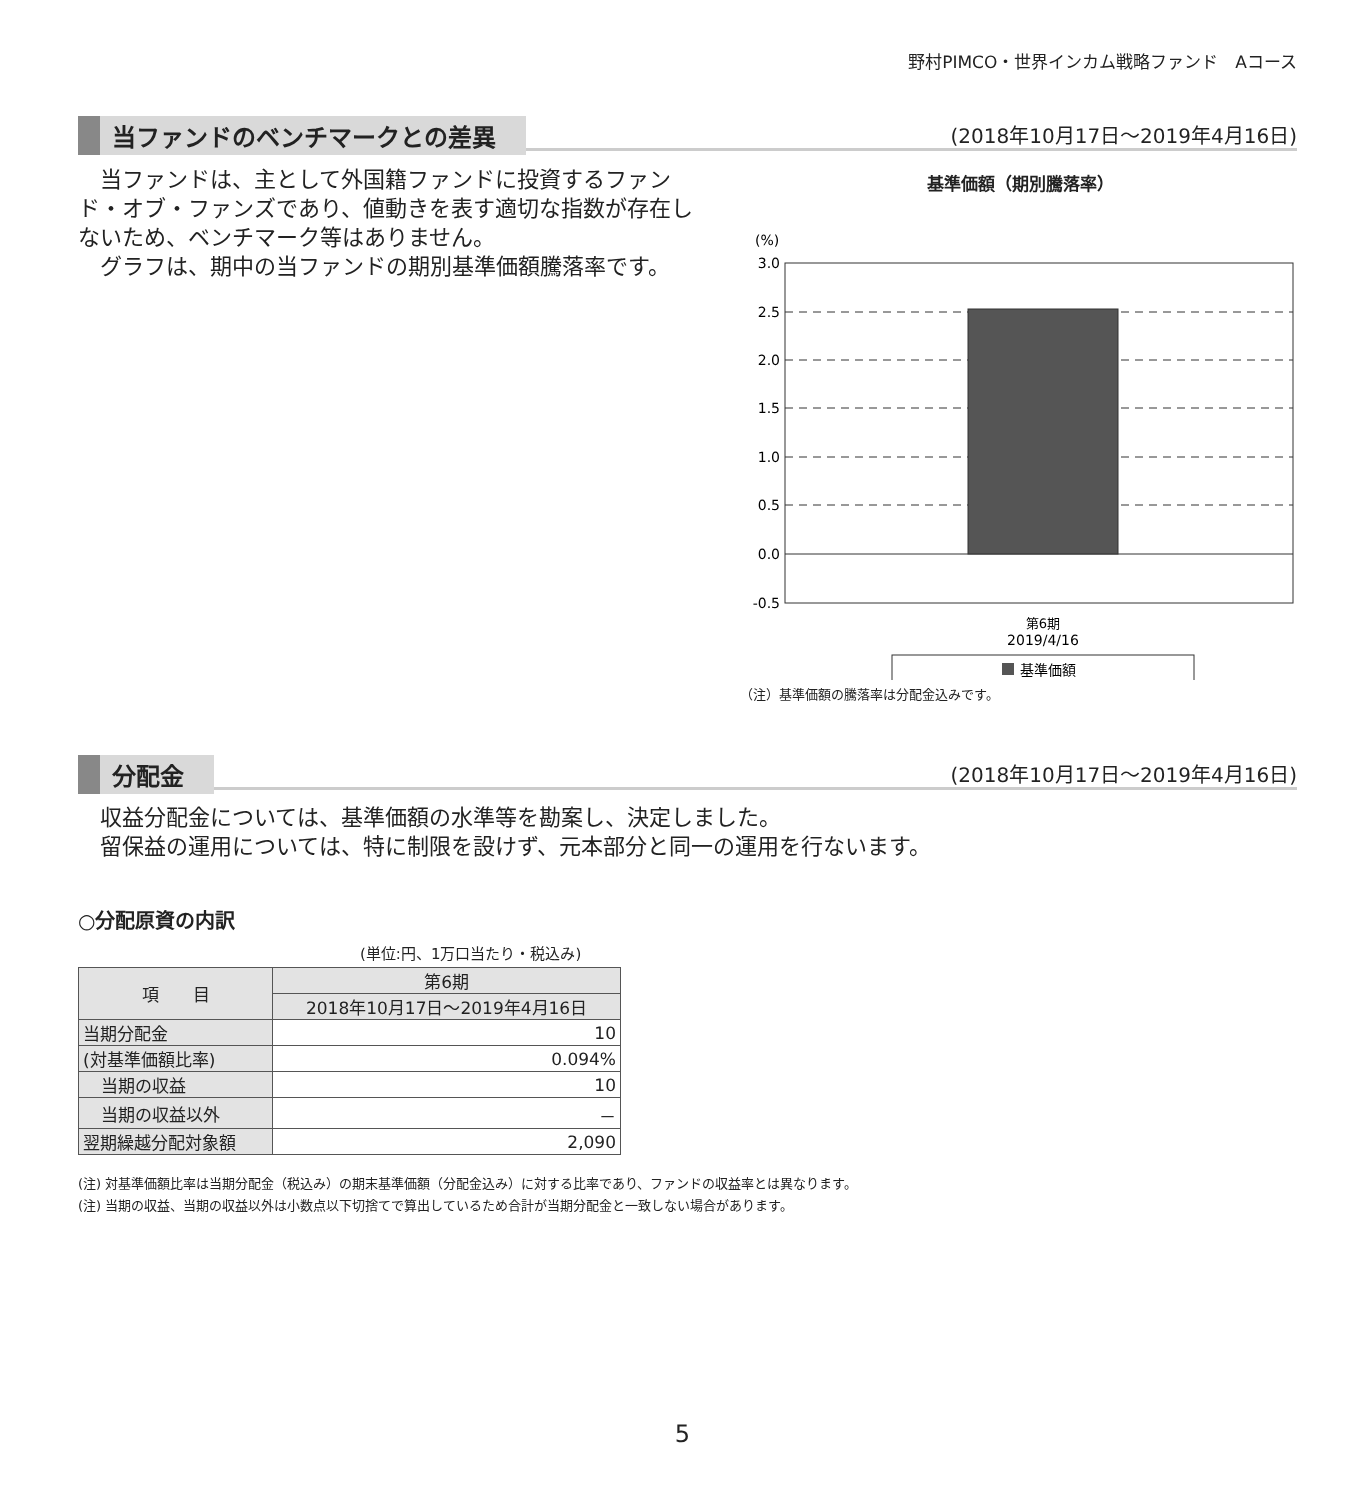野村PIMCO・世界インカム戦略ファンド　Aコース
当ファンドのベンチマークとの差異 (2018年10月17日～2019年4月16日)
　当ファンドは、主として外国籍ファンドに投資するファンド・オブ・ファンズであり、値動きを表す適切な指数が存在しないため、ベンチマーク等はありません。
　グラフは、期中の当ファンドの期別基準価額騰落率です。
基準価額（期別騰落率）
(%)
3.0
2.5
2.0
1.5
1.0
0.5
0.0
-0.5
第6期
2019/4/16
基準価額
（注）基準価額の騰落率は分配金込みです。
分配金 (2018年10月17日～2019年4月16日)
　収益分配金については、基準価額の水準等を勘案し、決定しました。
　留保益の運用については、特に制限を設けず、元本部分と同一の運用を行ないます。
○分配原資の内訳
(単位:円、1万口当たり・税込み)
| 項 目 | 第6期 |
| --- | --- |
| | 2018年10月17日～2019年4月16日 |
| 当期分配金 | 10 |
| (対基準価額比率) | 0.094% |
| 当期の収益 | 10 |
| 当期の収益以外 | － |
| 翌期繰越分配対象額 | 2,090 |
(注) 対基準価額比率は当期分配金（税込み）の期末基準価額（分配金込み）に対する比率であり、ファンドの収益率とは異なります。
(注) 当期の収益、当期の収益以外は小数点以下切捨てで算出しているため合計が当期分配金と一致しない場合があります。
5